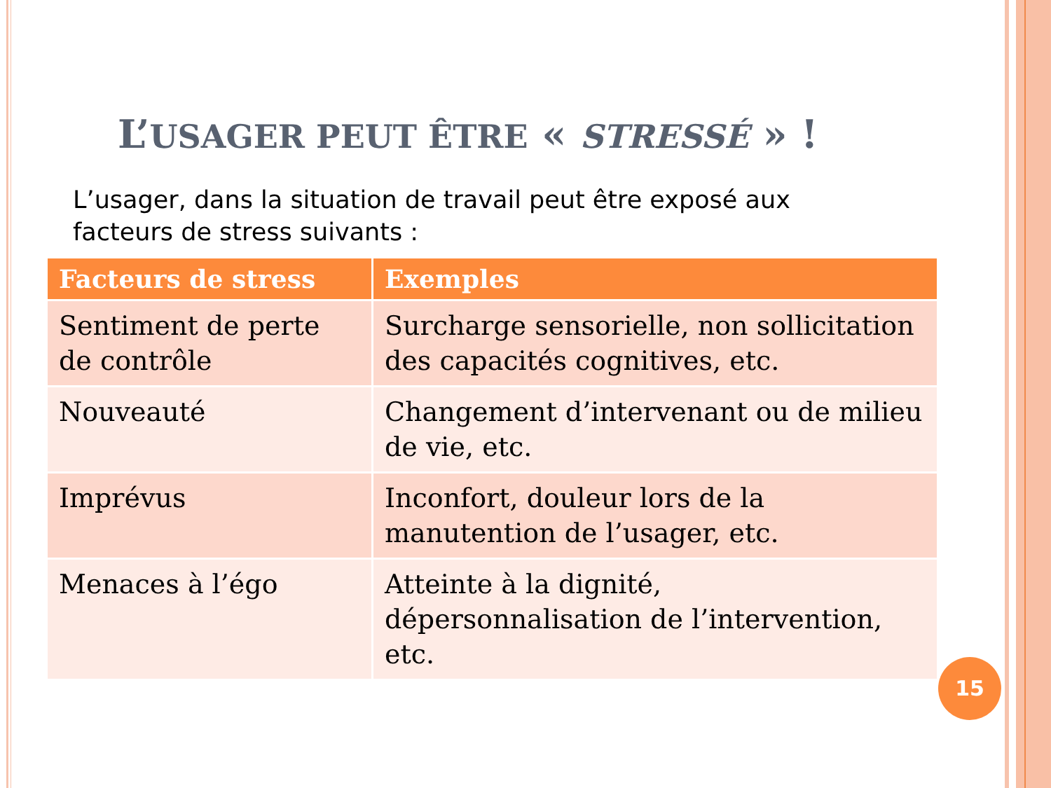L’USAGER PEUT ÊTRE « STRESSÉ » !
L’usager, dans la situation de travail peut être exposé aux facteurs de stress suivants :
| Facteurs de stress | Exemples |
| --- | --- |
| Sentiment de perte de contrôle | Surcharge sensorielle, non sollicitation des capacités cognitives, etc. |
| Nouveauté | Changement d’intervenant ou de milieu de vie, etc. |
| Imprévus | Inconfort, douleur lors de la manutention de l’usager, etc. |
| Menaces à l’égo | Atteinte à la dignité, dépersonnalisation de l’intervention, etc. |
15